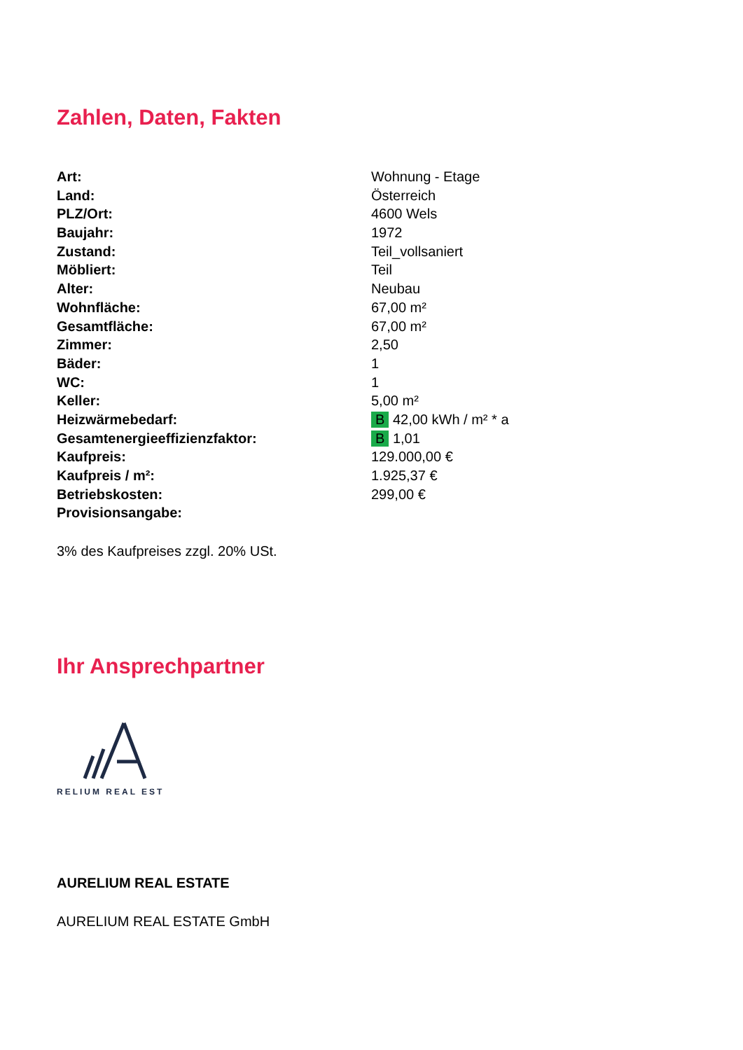Zahlen, Daten, Fakten
| Art: | Wohnung - Etage |
| Land: | Österreich |
| PLZ/Ort: | 4600 Wels |
| Baujahr: | 1972 |
| Zustand: | Teil_vollsaniert |
| Möbliert: | Teil |
| Alter: | Neubau |
| Wohnfläche: | 67,00 m² |
| Gesamtfläche: | 67,00 m² |
| Zimmer: | 2,50 |
| Bäder: | 1 |
| WC: | 1 |
| Keller: | 5,00 m² |
| Heizwärmebedarf: | B 42,00 kWh / m² * a |
| Gesamtenergieeffizienzfaktor: | B 1,01 |
| Kaufpreis: | 129.000,00 € |
| Kaufpreis / m²: | 1.925,37 € |
| Betriebskosten: | 299,00 € |
| Provisionsangabe: | |
3% des Kaufpreises zzgl. 20% USt.
Ihr Ansprechpartner
RELIUM REAL EST
AURELIUM REAL ESTATE
AURELIUM REAL ESTATE GmbH